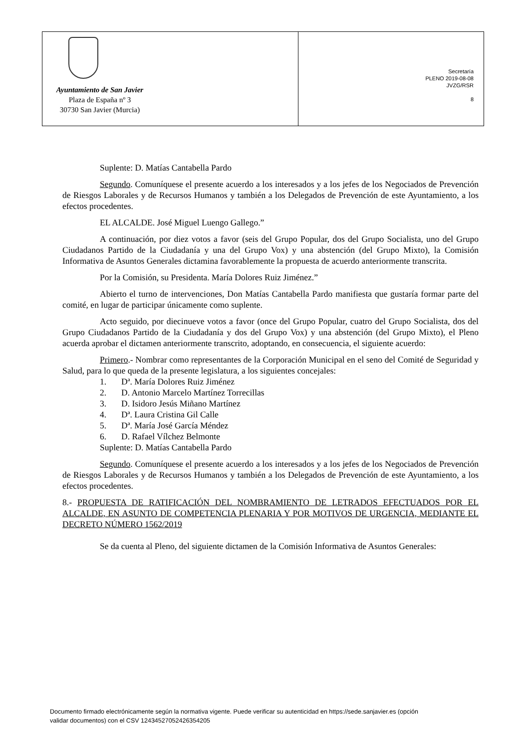Ayuntamiento de San Javier
Plaza de España nº 3
30730 San Javier (Murcia)
Secretaría
PLENO 2019-08-08
JVZG/RSR
8
Suplente: D. Matías Cantabella Pardo
Segundo. Comuníquese el presente acuerdo a los interesados y a los jefes de los Negociados de Prevención de Riesgos Laborales y de Recursos Humanos y también a los Delegados de Prevención de este Ayuntamiento, a los efectos procedentes.
EL ALCALDE. José Miguel Luengo Gallego.”
A continuación, por diez votos a favor (seis del Grupo Popular, dos del Grupo Socialista, uno del Grupo Ciudadanos Partido de la Ciudadanía y una del Grupo Vox) y una abstención (del Grupo Mixto), la Comisión Informativa de Asuntos Generales dictamina favorablemente la propuesta de acuerdo anteriormente transcrita.
Por la Comisión, su Presidenta. María Dolores Ruiz Jiménez.”
Abierto el turno de intervenciones, Don Matías Cantabella Pardo manifiesta que gustaría formar parte del comité, en lugar de participar únicamente como suplente.
Acto seguido, por diecinueve votos a favor (once del Grupo Popular, cuatro del Grupo Socialista, dos del Grupo Ciudadanos Partido de la Ciudadanía y dos del Grupo Vox) y una abstención (del Grupo Mixto), el Pleno acuerda aprobar el dictamen anteriormente transcrito, adoptando, en consecuencia, el siguiente acuerdo:
Primero.- Nombrar como representantes de la Corporación Municipal en el seno del Comité de Seguridad y Salud, para lo que queda de la presente legislatura, a los siguientes concejales:
1. Dª. María Dolores Ruiz Jiménez
2. D. Antonio Marcelo Martínez Torrecillas
3. D. Isidoro Jesús Miñano Martínez
4. Dª. Laura Cristina Gil Calle
5. Dª. María José García Méndez
6. D. Rafael Vílchez Belmonte
Suplente: D. Matías Cantabella Pardo
Segundo. Comuníquese el presente acuerdo a los interesados y a los jefes de los Negociados de Prevención de Riesgos Laborales y de Recursos Humanos y también a los Delegados de Prevención de este Ayuntamiento, a los efectos procedentes.
8.- PROPUESTA DE RATIFICACIÓN DEL NOMBRAMIENTO DE LETRADOS EFECTUADOS POR EL ALCALDE, EN ASUNTO DE COMPETENCIA PLENARIA Y POR MOTIVOS DE URGENCIA, MEDIANTE EL DECRETO NÚMERO 1562/2019
Se da cuenta al Pleno, del siguiente dictamen de la Comisión Informativa de Asuntos Generales:
Documento firmado electrónicamente según la normativa vigente. Puede verificar su autenticidad en https://sede.sanjavier.es (opción
validar documentos) con el CSV 12434527052426354205